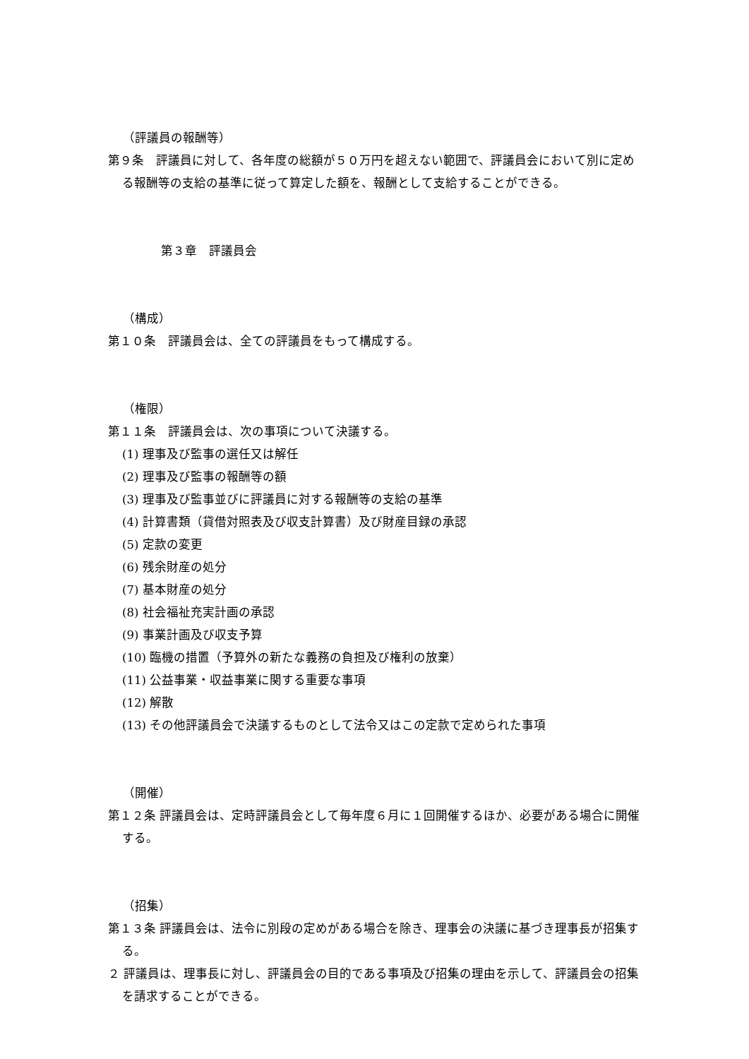（評議員の報酬等）
第９条　評議員に対して、各年度の総額が５０万円を超えない範囲で、評議員会において別に定める報酬等の支給の基準に従って算定した額を、報酬として支給することができる。
第３章　評議員会
（構成）
第１０条　評議員会は、全ての評議員をもって構成する。
（権限）
第１１条　評議員会は、次の事項について決議する。
(1) 理事及び監事の選任又は解任
(2) 理事及び監事の報酬等の額
(3) 理事及び監事並びに評議員に対する報酬等の支給の基準
(4) 計算書類（貸借対照表及び収支計算書）及び財産目録の承認
(5) 定款の変更
(6) 残余財産の処分
(7) 基本財産の処分
(8) 社会福祉充実計画の承認
(9) 事業計画及び収支予算
(10) 臨機の措置（予算外の新たな義務の負担及び権利の放棄）
(11) 公益事業・収益事業に関する重要な事項
(12) 解散
(13) その他評議員会で決議するものとして法令又はこの定款で定められた事項
（開催）
第１２条 評議員会は、定時評議員会として毎年度６月に１回開催するほか、必要がある場合に開催する。
（招集）
第１３条 評議員会は、法令に別段の定めがある場合を除き、理事会の決議に基づき理事長が招集する。
２ 評議員は、理事長に対し、評議員会の目的である事項及び招集の理由を示して、評議員会の招集を請求することができる。